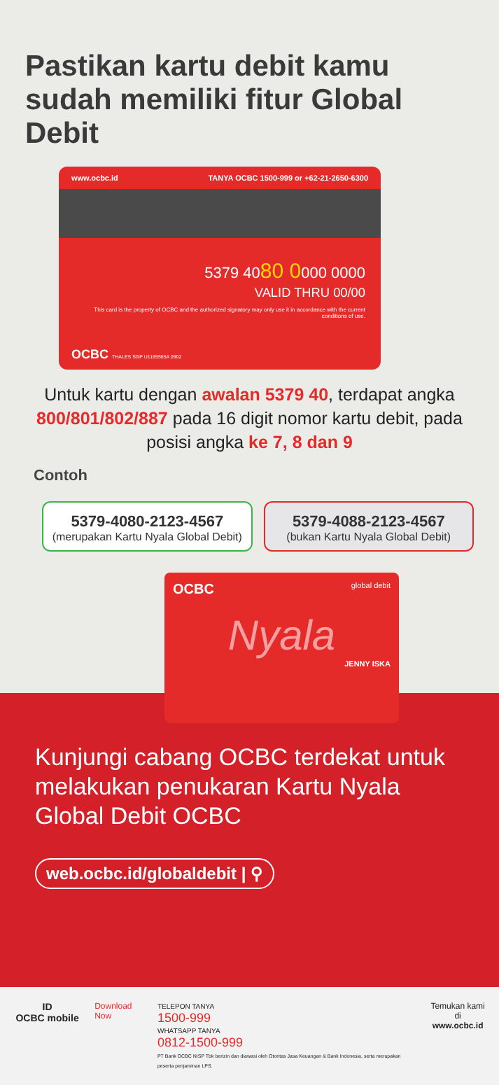Pastikan kartu debit kamu sudah memiliki fitur Global Debit
www.ocbc.id TANYA OCBC 1500-999 or +62-21-2650-6300
5379 4080 0000 0000
VALID THRU 00/00
This card is the property of OCBC and the authorized signatory may only use it in accordance with the current conditions of use.
OCBC THALES SGP U1195565A 0902
Untuk kartu dengan awalan 5379 40, terdapat angka 800/801/802/887 pada 16 digit nomor kartu debit, pada posisi angka ke 7, 8 dan 9
Contoh
5379-4080-2123-4567
(merupakan Kartu Nyala Global Debit)
5379-4088-2123-4567
(bukan Kartu Nyala Global Debit)
OCBC global debit
Nyala
JENNY ISKA
Kunjungi cabang OCBC terdekat untuk melakukan penukaran Kartu Nyala Global Debit OCBC
web.ocbc.id/globaldebit | ⚲
ID
OCBC mobile
Download Now
TELEPON TANYA
1500-999
WHATSAPP TANYA
0812-1500-999
PT Bank OCBC NISP Tbk berizin dan diawasi oleh Otoritas Jasa Keuangan & Bank Indonesia, serta merupakan peserta penjaminan LPS.
Temukan kami di
www.ocbc.id